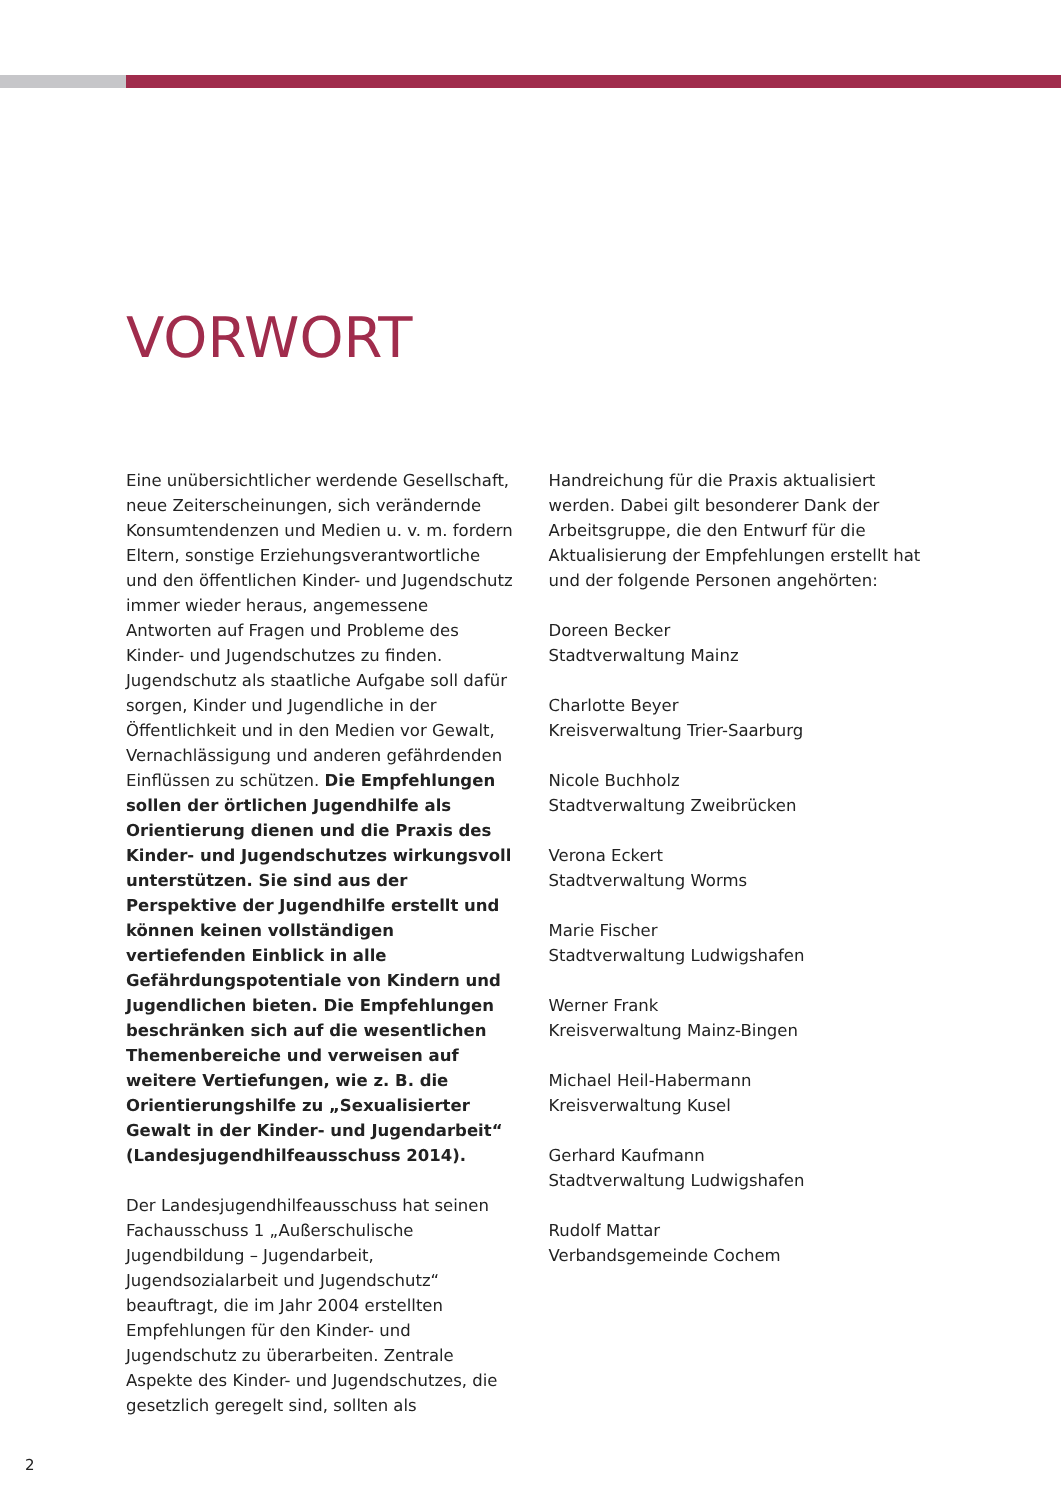VORWORT
Eine unübersichtlicher werdende Gesellschaft, neue Zeiterscheinungen, sich verändernde Konsumtendenzen und Medien u. v. m. fordern Eltern, sonstige Erziehungsverantwortliche und den öffentlichen Kinder- und Jugendschutz immer wieder heraus, angemessene Antworten auf Fragen und Probleme des Kinder- und Jugendschutzes zu finden. Jugendschutz als staatliche Aufgabe soll dafür sorgen, Kinder und Jugendliche in der Öffentlichkeit und in den Medien vor Gewalt, Vernachlässigung und anderen gefährdenden Einflüssen zu schützen. Die Empfehlungen sollen der örtlichen Jugendhilfe als Orientierung dienen und die Praxis des Kinder- und Jugendschutzes wirkungsvoll unterstützen. Sie sind aus der Perspektive der Jugendhilfe erstellt und können keinen vollständigen vertiefenden Einblick in alle Gefährdungspotentiale von Kindern und Jugendlichen bieten. Die Empfehlungen beschränken sich auf die wesentlichen Themenbereiche und verweisen auf weitere Vertiefungen, wie z. B. die Orientierungshilfe zu „Sexualisierter Gewalt in der Kinder- und Jugendarbeit“ (Landesjugendhilfeausschuss 2014).
Der Landesjugendhilfeausschuss hat seinen Fachausschuss 1 „Außerschulische Jugendbildung – Jugendarbeit, Jugendsozialarbeit und Jugendschutz“ beauftragt, die im Jahr 2004 erstellten Empfehlungen für den Kinder- und Jugendschutz zu überarbeiten. Zentrale Aspekte des Kinder- und Jugendschutzes, die gesetzlich geregelt sind, sollten als
Handreichung für die Praxis aktualisiert werden. Dabei gilt besonderer Dank der Arbeitsgruppe, die den Entwurf für die Aktualisierung der Empfehlungen erstellt hat und der folgende Personen angehörten:
Doreen Becker
Stadtverwaltung Mainz
Charlotte Beyer
Kreisverwaltung Trier-Saarburg
Nicole Buchholz
Stadtverwaltung Zweibrücken
Verona Eckert
Stadtverwaltung Worms
Marie Fischer
Stadtverwaltung Ludwigshafen
Werner Frank
Kreisverwaltung Mainz-Bingen
Michael Heil-Habermann
Kreisverwaltung Kusel
Gerhard Kaufmann
Stadtverwaltung Ludwigshafen
Rudolf Mattar
Verbandsgemeinde Cochem
2